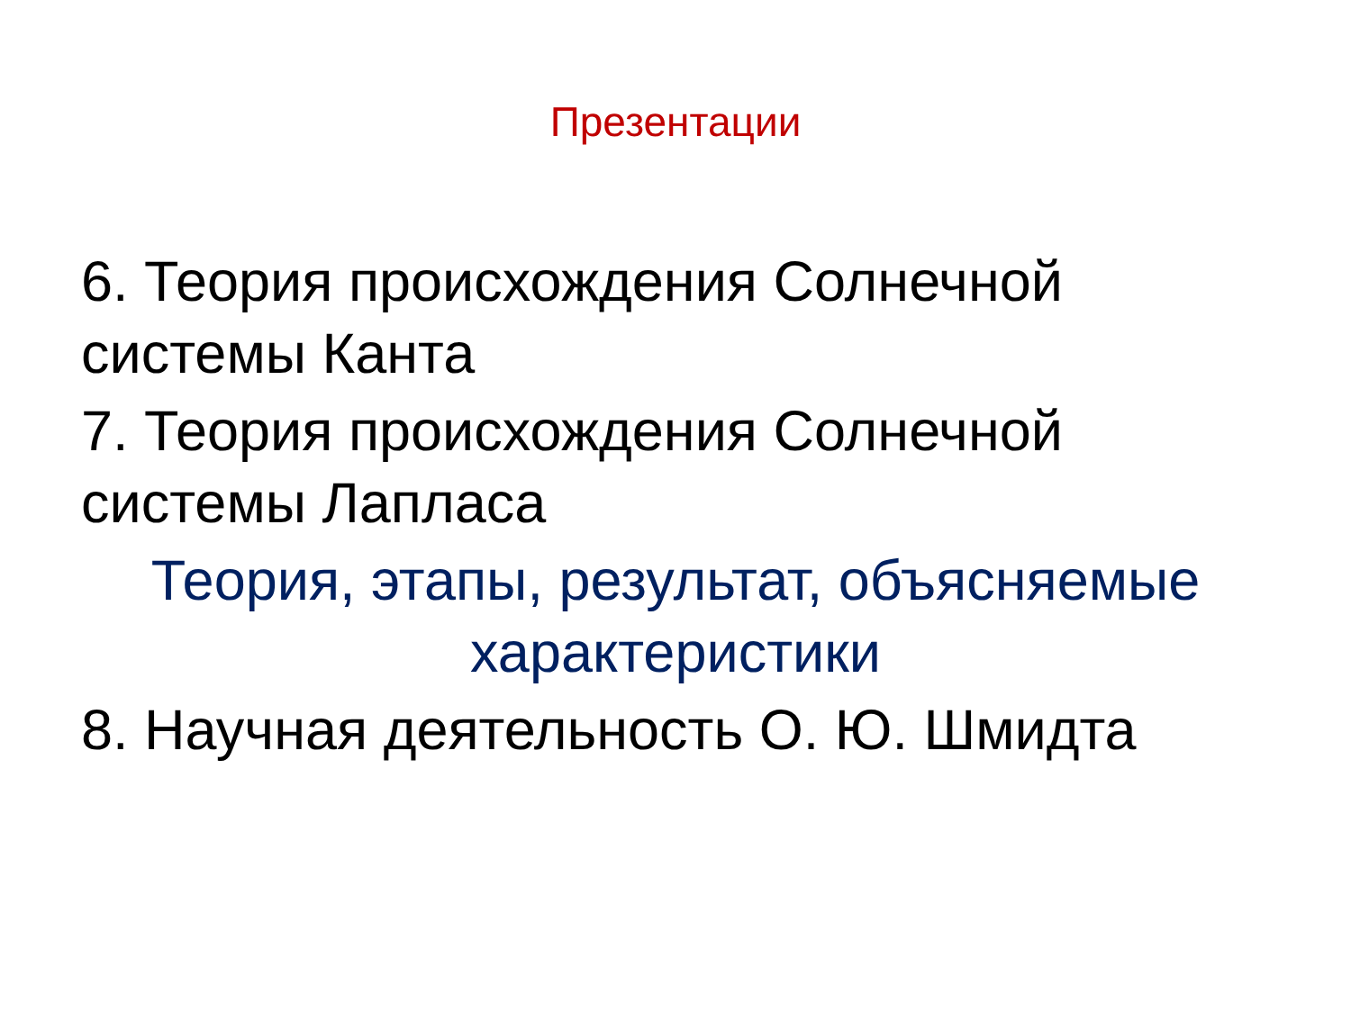Презентации
6. Теория происхождения Солнечной системы Канта
7. Теория происхождения Солнечной системы Лапласа
Теория, этапы, результат, объясняемые характеристики
8. Научная деятельность О. Ю. Шмидта